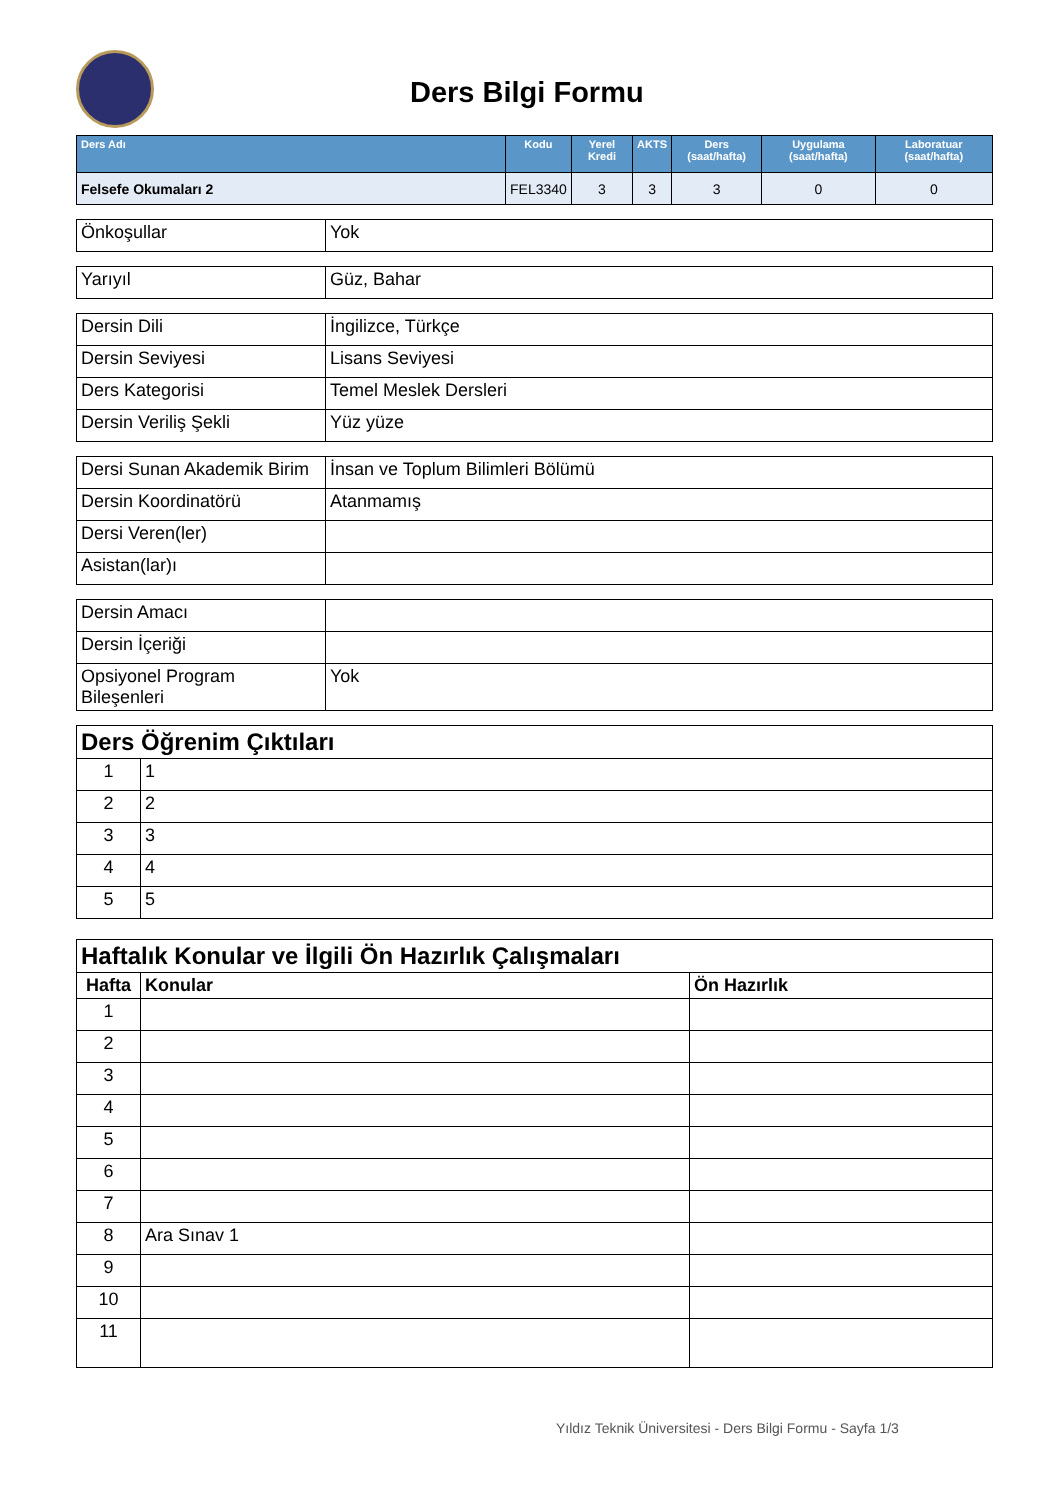Ders Bilgi Formu
| Ders Adı | Kodu | Yerel Kredi | AKTS | Ders (saat/hafta) | Uygulama (saat/hafta) | Laboratuar (saat/hafta) |
| --- | --- | --- | --- | --- | --- | --- |
| Felsefe Okumaları 2 | FEL3340 | 3 | 3 | 3 | 0 | 0 |
| Önkoşullar | Yok |
| Yarıyıl | Güz, Bahar |
| Dersin Dili | İngilizce, Türkçe |
| Dersin Seviyesi | Lisans Seviyesi |
| Ders Kategorisi | Temel Meslek Dersleri |
| Dersin Veriliş Şekli | Yüz yüze |
| Dersi Sunan Akademik Birim | İnsan ve Toplum Bilimleri Bölümü |
| Dersin Koordinatörü | Atanmamış |
| Dersi Veren(ler) | |
| Asistan(lar)ı | |
| Dersin Amacı | |
| Dersin İçeriği | |
| Opsiyonel Program Bileşenleri | Yok |
| Ders Öğrenim Çıktıları | |
| 1 | 1 |
| 2 | 2 |
| 3 | 3 |
| 4 | 4 |
| 5 | 5 |
| Haftalık Konular ve İlgili Ön Hazırlık Çalışmaları | | |
| Hafta | Konular | Ön Hazırlık |
| 1 | | |
| 2 | | |
| 3 | | |
| 4 | | |
| 5 | | |
| 6 | | |
| 7 | | |
| 8 | Ara Sınav 1 | |
| 9 | | |
| 10 | | |
| 11 | | |
Yıldız Teknik Üniversitesi - Ders Bilgi Formu - Sayfa 1/3